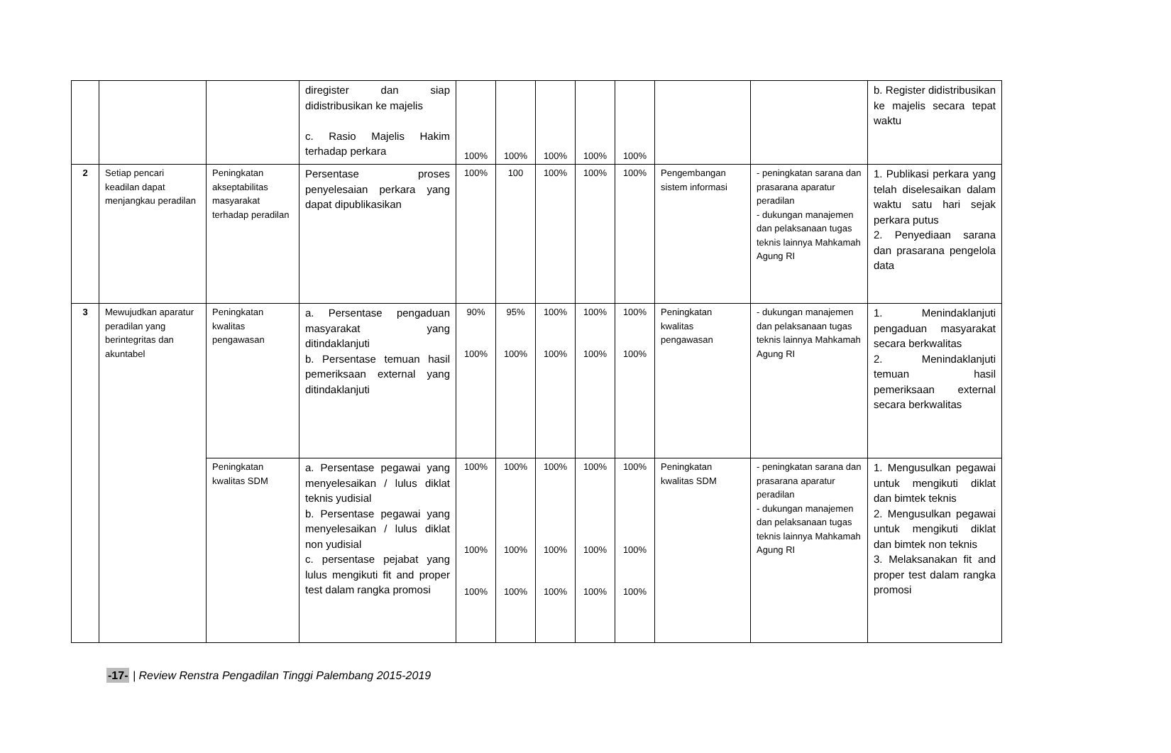| | | | diregister dan siap didistribusikan ke majelis c. Rasio Majelis Hakim terhadap perkara | 100% | 100% | 100% | 100% | 100% | | | b. Register didistribusikan ke majelis secara tepat waktu |
| 2 | Setiap pencari keadilan dapat menjangkau peradilan | Peningkatan akseptabilitas masyarakat terhadap peradilan | Persentase proses penyelesaian perkara yang dapat dipublikasikan | 100% | 100 | 100% | 100% | 100% | Pengembangan sistem informasi | - peningkatan sarana dan prasarana aparatur peradilan - dukungan manajemen dan pelaksanaan tugas teknis lainnya Mahkamah Agung RI | 1. Publikasi perkara yang telah diselesaikan dalam waktu satu hari sejak perkara putus 2. Penyediaan sarana dan prasarana pengelola data |
| 3 | Mewujudkan aparatur peradilan yang berintegritas dan akuntabel | Peningkatan kwalitas pengawasan | a. Persentase pengaduan masyarakat yang ditindaklanjuti b. Persentase temuan hasil pemeriksaan external yang ditindaklanjuti | 90% 100% | 95% 100% | 100% 100% | 100% 100% | 100% 100% | Peningkatan kwalitas pengawasan | - dukungan manajemen dan pelaksanaan tugas teknis lainnya Mahkamah Agung RI | 1. Menindaklanjuti pengaduan masyarakat secara berkwalitas 2. Menindaklanjuti temuan hasil pemeriksaan external secara berkwalitas |
| | | Peningkatan kwalitas SDM | a. Persentase pegawai yang menyelesaikan / lulus diklat teknis yudisial b. Persentase pegawai yang menyelesaikan / lulus diklat non yudisial c. persentase pejabat yang lulus mengikuti fit and proper test dalam rangka promosi | 100% 100% 100% | 100% 100% 100% | 100% 100% 100% | 100% 100% 100% | 100% 100% 100% | Peningkatan kwalitas SDM | - peningkatan sarana dan prasarana aparatur peradilan - dukungan manajemen dan pelaksanaan tugas teknis lainnya Mahkamah Agung RI | 1. Mengusulkan pegawai untuk mengikuti diklat dan bimtek teknis 2. Mengusulkan pegawai untuk mengikuti diklat dan bimtek non teknis 3. Melaksanakan fit and proper test dalam rangka promosi |
-17- | Review Renstra Pengadilan Tinggi Palembang 2015-2019